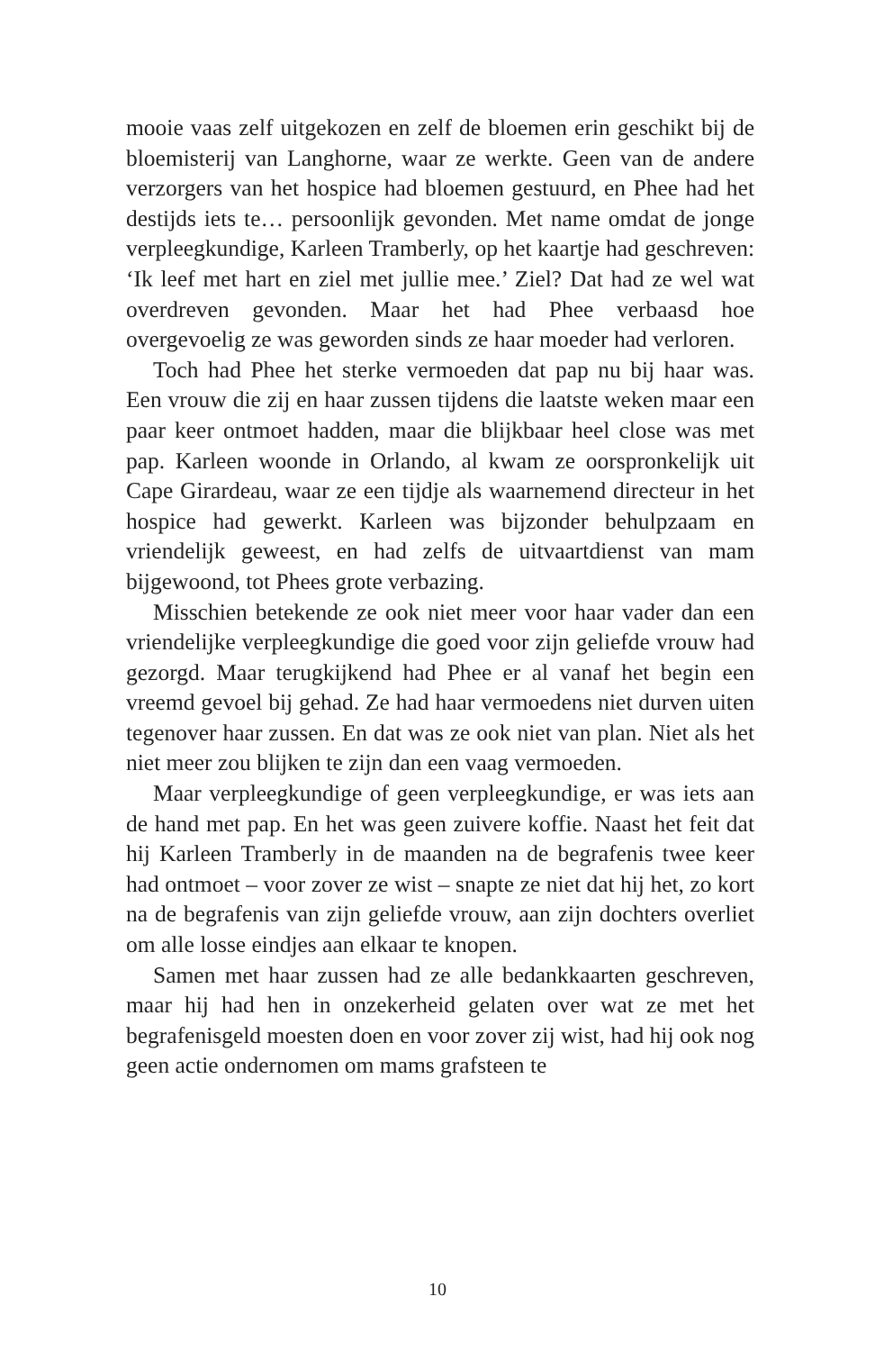mooie vaas zelf uitgekozen en zelf de bloemen erin geschikt bij de bloemisterij van Langhorne, waar ze werkte. Geen van de andere verzorgers van het hospice had bloemen gestuurd, en Phee had het destijds iets te… persoonlijk gevonden. Met name omdat de jonge verpleegkundige, Karleen Tramberly, op het kaartje had geschreven: ‘Ik leef met hart en ziel met jullie mee.’ Ziel? Dat had ze wel wat overdreven gevonden. Maar het had Phee verbaasd hoe overgevoelig ze was geworden sinds ze haar moeder had verloren.
Toch had Phee het sterke vermoeden dat pap nu bij haar was. Een vrouw die zij en haar zussen tijdens die laatste weken maar een paar keer ontmoet hadden, maar die blijkbaar heel close was met pap. Karleen woonde in Orlando, al kwam ze oorspronkelijk uit Cape Girardeau, waar ze een tijdje als waarnemend directeur in het hospice had gewerkt. Karleen was bijzonder behulpzaam en vriendelijk geweest, en had zelfs de uitvaartdienst van mam bijgewoond, tot Phees grote verbazing.
Misschien betekende ze ook niet meer voor haar vader dan een vriendelijke verpleegkundige die goed voor zijn geliefde vrouw had gezorgd. Maar terugkijkend had Phee er al vanaf het begin een vreemd gevoel bij gehad. Ze had haar vermoedens niet durven uiten tegenover haar zussen. En dat was ze ook niet van plan. Niet als het niet meer zou blijken te zijn dan een vaag vermoeden.
Maar verpleegkundige of geen verpleegkundige, er was iets aan de hand met pap. En het was geen zuivere koffie. Naast het feit dat hij Karleen Tramberly in de maanden na de begrafenis twee keer had ontmoet – voor zover ze wist – snapte ze niet dat hij het, zo kort na de begrafenis van zijn geliefde vrouw, aan zijn dochters overliet om alle losse eindjes aan elkaar te knopen.
Samen met haar zussen had ze alle bedankkaarten geschreven, maar hij had hen in onzekerheid gelaten over wat ze met het begrafenisgeld moesten doen en voor zover zij wist, had hij ook nog geen actie ondernomen om mams grafsteen te
10